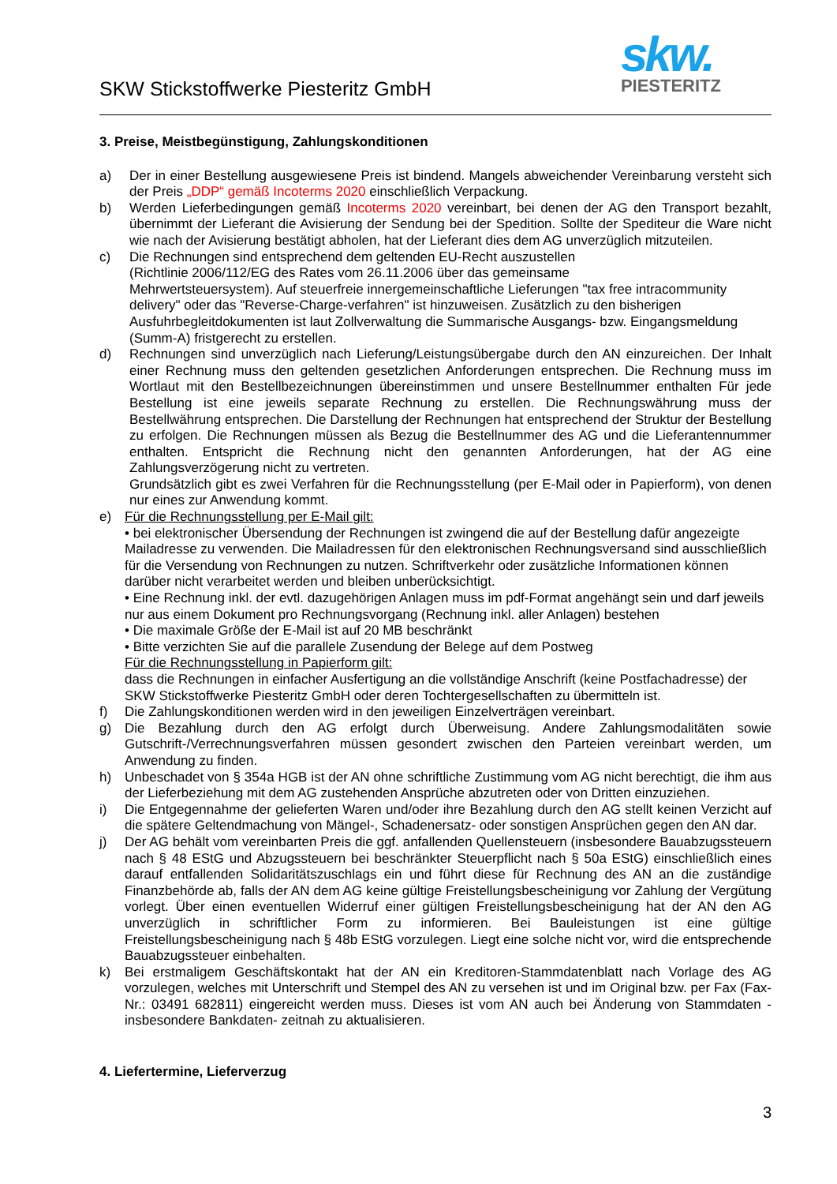SKW Stickstoffwerke Piesteritz GmbH
skw.
PIESTERITZ
3. Preise, Meistbegünstigung, Zahlungskonditionen
a) Der in einer Bestellung ausgewiesene Preis ist bindend. Mangels abweichender Vereinbarung versteht sich der Preis „DDP“ gemäß Incoterms 2020 einschließlich Verpackung.
b) Werden Lieferbedingungen gemäß Incoterms 2020 vereinbart, bei denen der AG den Transport bezahlt, übernimmt der Lieferant die Avisierung der Sendung bei der Spedition. Sollte der Spediteur die Ware nicht wie nach der Avisierung bestätigt abholen, hat der Lieferant dies dem AG unverzüglich mitzuteilen.
c) Die Rechnungen sind entsprechend dem geltenden EU-Recht auszustellen
(Richtlinie 2006/112/EG des Rates vom 26.11.2006 über das gemeinsame
Mehrwertsteuersystem). Auf steuerfreie innergemeinschaftliche Lieferungen "tax free intracommunity delivery" oder das "Reverse-Charge-verfahren" ist hinzuweisen. Zusätzlich zu den bisherigen Ausfuhrbegleitdokumenten ist laut Zollverwaltung die Summarische Ausgangs- bzw. Eingangsmeldung (Summ-A) fristgerecht zu erstellen.
d) Rechnungen sind unverzüglich nach Lieferung/Leistungsübergabe durch den AN einzureichen. Der Inhalt einer Rechnung muss den geltenden gesetzlichen Anforderungen entsprechen. Die Rechnung muss im Wortlaut mit den Bestellbezeichnungen übereinstimmen und unsere Bestellnummer enthalten Für jede Bestellung ist eine jeweils separate Rechnung zu erstellen. Die Rechnungswährung muss der Bestellwährung entsprechen. Die Darstellung der Rechnungen hat entsprechend der Struktur der Bestellung zu erfolgen. Die Rechnungen müssen als Bezug die Bestellnummer des AG und die Lieferantennummer enthalten. Entspricht die Rechnung nicht den genannten Anforderungen, hat der AG eine Zahlungsverzögerung nicht zu vertreten.
Grundsätzlich gibt es zwei Verfahren für die Rechnungsstellung (per E-Mail oder in Papierform), von denen nur eines zur Anwendung kommt.
e) Für die Rechnungsstellung per E-Mail gilt:
• bei elektronischer Übersendung der Rechnungen ist zwingend die auf der Bestellung dafür angezeigte Mailadresse zu verwenden. Die Mailadressen für den elektronischen Rechnungsversand sind ausschließlich für die Versendung von Rechnungen zu nutzen. Schriftverkehr oder zusätzliche Informationen können darüber nicht verarbeitet werden und bleiben unberücksichtigt.
• Eine Rechnung inkl. der evtl. dazugehörigen Anlagen muss im pdf-Format angehängt sein und darf jeweils nur aus einem Dokument pro Rechnungsvorgang (Rechnung inkl. aller Anlagen) bestehen
• Die maximale Größe der E-Mail ist auf 20 MB beschränkt
• Bitte verzichten Sie auf die parallele Zusendung der Belege auf dem Postweg
Für die Rechnungsstellung in Papierform gilt:
dass die Rechnungen in einfacher Ausfertigung an die vollständige Anschrift (keine Postfachadresse) der SKW Stickstoffwerke Piesteritz GmbH oder deren Tochtergesellschaften zu übermitteln ist.
f) Die Zahlungskonditionen werden wird in den jeweiligen Einzelverträgen vereinbart.
g) Die Bezahlung durch den AG erfolgt durch Überweisung. Andere Zahlungsmodalitäten sowie Gutschrift-/Verrechnungsverfahren müssen gesondert zwischen den Parteien vereinbart werden, um Anwendung zu finden.
h) Unbeschadet von § 354a HGB ist der AN ohne schriftliche Zustimmung vom AG nicht berechtigt, die ihm aus der Lieferbeziehung mit dem AG zustehenden Ansprüche abzutreten oder von Dritten einzuziehen.
i) Die Entgegennahme der gelieferten Waren und/oder ihre Bezahlung durch den AG stellt keinen Verzicht auf die spätere Geltendmachung von Mängel-, Schadenersatz- oder sonstigen Ansprüchen gegen den AN dar.
j) Der AG behält vom vereinbarten Preis die ggf. anfallenden Quellensteuern (insbesondere Bauabzugssteuern nach § 48 EStG und Abzugssteuern bei beschränkter Steuerpflicht nach § 50a EStG) einschließlich eines darauf entfallenden Solidaritätszuschlags ein und führt diese für Rechnung des AN an die zuständige Finanzbehörde ab, falls der AN dem AG keine gültige Freistellungsbescheinigung vor Zahlung der Vergütung vorlegt. Über einen eventuellen Widerruf einer gültigen Freistellungsbescheinigung hat der AN den AG unverzüglich in schriftlicher Form zu informieren. Bei Bauleistungen ist eine gültige Freistellungsbescheinigung nach § 48b EStG vorzulegen. Liegt eine solche nicht vor, wird die entsprechende Bauabzugssteuer einbehalten.
k) Bei erstmaligem Geschäftskontakt hat der AN ein Kreditoren-Stammdatenblatt nach Vorlage des AG vorzulegen, welches mit Unterschrift und Stempel des AN zu versehen ist und im Original bzw. per Fax (Fax-Nr.: 03491 682811) eingereicht werden muss. Dieses ist vom AN auch bei Änderung von Stammdaten - insbesondere Bankdaten- zeitnah zu aktualisieren.
4. Liefertermine, Lieferverzug
3